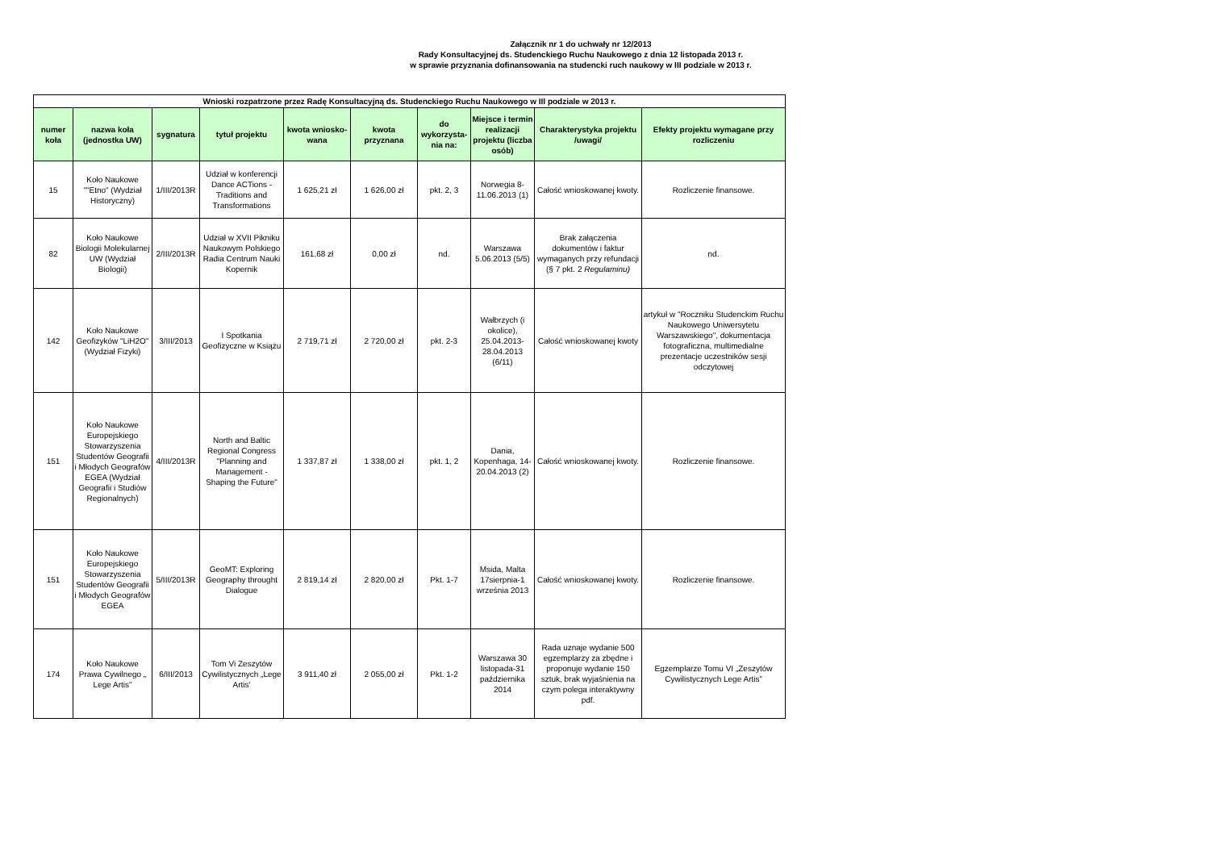Załącznik nr 1 do uchwały nr 12/2013
Rady Konsultacyjnej ds. Studenckiego Ruchu Naukowego z dnia 12 listopada 2013 r.
w sprawie przyznania dofinansowania na studencki ruch naukowy w III podziale w 2013 r.
| Wnioski rozpatrzone przez Radę Konsultacyjną ds. Studenckiego Ruchu Naukowego w III podziale w 2013 r. | | | | | | | | | |
| --- | --- | --- | --- | --- | --- | --- | --- | --- | --- |
| numer koła | nazwa koła (jednostka UW) | sygnatura | tytuł projektu | kwota wniosko-wana | kwota przyznana | do wykorzysta-nia na: | Miejsce i termin realizacji projektu (liczba osób) | Charakterystyka projektu /uwagi/ | Efekty projektu wymagane przy rozliczeniu |
| 15 | Koło Naukowe ""Etno" (Wydział Historyczny) | 1/III/2013R | Udział w konferencji Dance ACTions - Traditions and Transformations | 1 625,21 zł | 1 626,00 zł | pkt. 2, 3 | Norwegia 8-11.06.2013 (1) | Całość wnioskowanej kwoty. | Rozliczenie finansowe. |
| 82 | Koło Naukowe Biologii Molekularnej UW (Wydział Biologii) | 2/III/2013R | Udział w XVII Pikniku Naukowym Polskiego Radia Centrum Nauki Kopernik | 161,68 zł | 0,00 zł | nd. | Warszawa 5.06.2013 (5/5) | Brak załączenia dokumentów i faktur wymaganych przy refundacji (§ 7 pkt. 2 Regulaminu) | nd. |
| 142 | Koło Naukowe Geofizyków "LiH2O" (Wydział Fizyki) | 3/III/2013 | I Spotkania Geofizyczne w Książu | 2 719,71 zł | 2 720,00 zł | pkt. 2-3 | Wałbrzych (i okolice), 25.04.2013-28.04.2013 (6/11) | Całość wnioskowanej kwoty | artykuł w "Roczniku Studenckim Ruchu Naukowego Uniwersytetu Warszawskiego", dokumentacja fotograficzna, multimedialne prezentacje uczestników sesji odczytowej |
| 151 | Koło Naukowe Europejskiego Stowarzyszenia Studentów Geografii i Młodych Geografów EGEA (Wydział Geografii i Studiów Regionalnych) | 4/III/2013R | North and Baltic Regional Congress "Planning and Management - Shaping the Future" | 1 337,87 zł | 1 338,00 zł | pkt. 1, 2 | Dania, Kopenhaga, 14-20.04.2013 (2) | Całość wnioskowanej kwoty. | Rozliczenie finansowe. |
| 151 | Koło Naukowe Europejskiego Stowarzyszenia Studentów Geografii i Młodych Geografów EGEA | 5/III/2013R | GeoMT: Exploring Geography throught Dialogue | 2 819,14 zł | 2 820,00 zł | Pkt. 1-7 | Msida, Malta 17sierpnia-1 września 2013 | Całość wnioskowanej kwoty. | Rozliczenie finansowe. |
| 174 | Koło Naukowe Prawa Cywilnego „ Lege Artis” | 6/III/2013 | Tom Vi Zeszytów Cywilistycznych „Lege Artis' | 3 911,40 zł | 2 055,00 zł | Pkt. 1-2 | Warszawa 30 listopada-31 października 2014 | Rada uznaje wydanie 500 egzemplarzy za zbędne i proponuje wydanie 150 sztuk, brak wyjaśnienia na czym polega interaktywny pdf. | Egzemplarze Tomu VI „Zeszytów Cywilistycznych Lege Artis” |